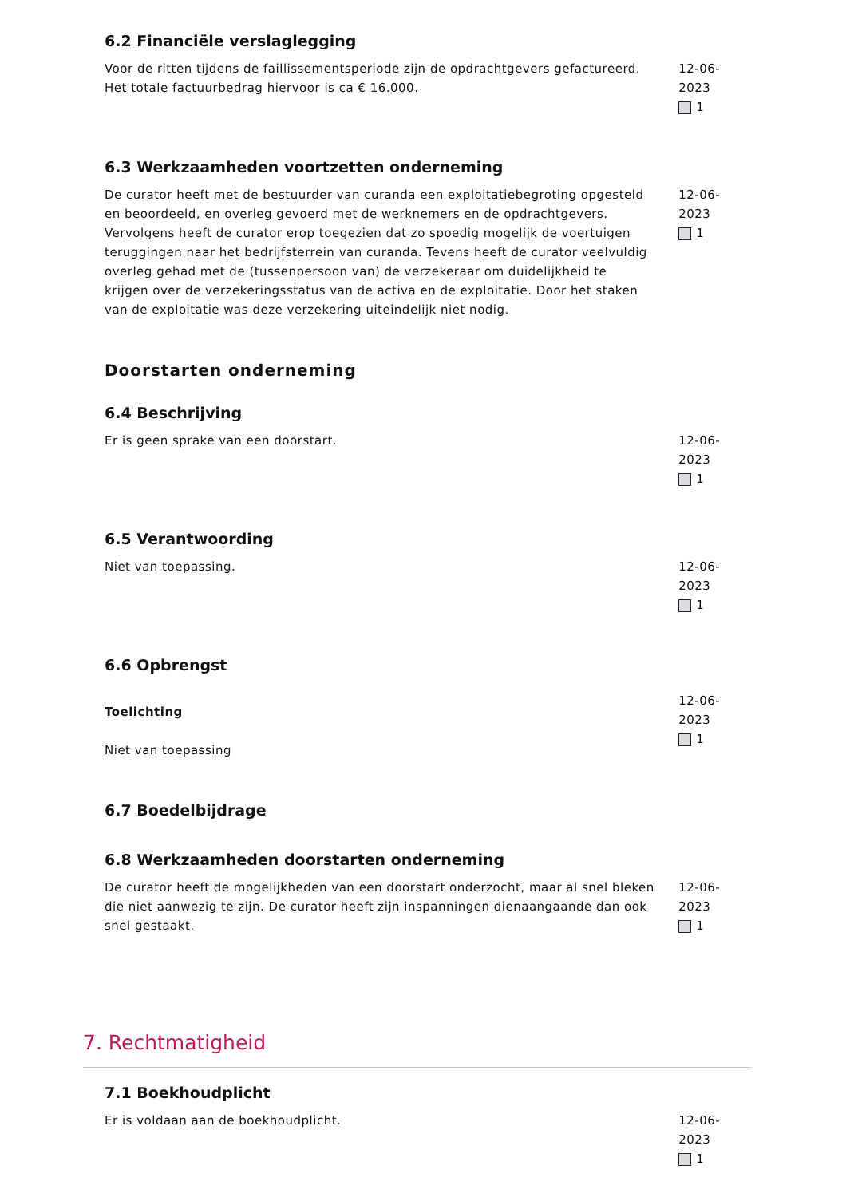6.2 Financiële verslaglegging
Voor de ritten tijdens de faillissementsperiode zijn de opdrachtgevers gefactureerd. Het totale factuurbedrag hiervoor is ca € 16.000.
12-06-2023
1
6.3 Werkzaamheden voortzetten onderneming
De curator heeft met de bestuurder van curanda een exploitatiebegroting opgesteld en beoordeeld, en overleg gevoerd met de werknemers en de opdrachtgevers. Vervolgens heeft de curator erop toegezien dat zo spoedig mogelijk de voertuigen teruggingen naar het bedrijfsterrein van curanda. Tevens heeft de curator veelvuldig overleg gehad met de (tussenpersoon van) de verzekeraar om duidelijkheid te krijgen over de verzekeringsstatus van de activa en de exploitatie. Door het staken van de exploitatie was deze verzekering uiteindelijk niet nodig.
12-06-2023
1
Doorstarten onderneming
6.4 Beschrijving
Er is geen sprake van een doorstart. 12-06-2023
1
6.5 Verantwoording
Niet van toepassing. 12-06-2023
1
6.6 Opbrengst
Toelichting
Niet van toepassing
12-06-2023
1
6.7 Boedelbijdrage
6.8 Werkzaamheden doorstarten onderneming
De curator heeft de mogelijkheden van een doorstart onderzocht, maar al snel bleken die niet aanwezig te zijn. De curator heeft zijn inspanningen dienaangaande dan ook snel gestaakt.
12-06-2023
1
7. Rechtmatigheid
7.1 Boekhoudplicht
Er is voldaan aan de boekhoudplicht. 12-06-2023
1